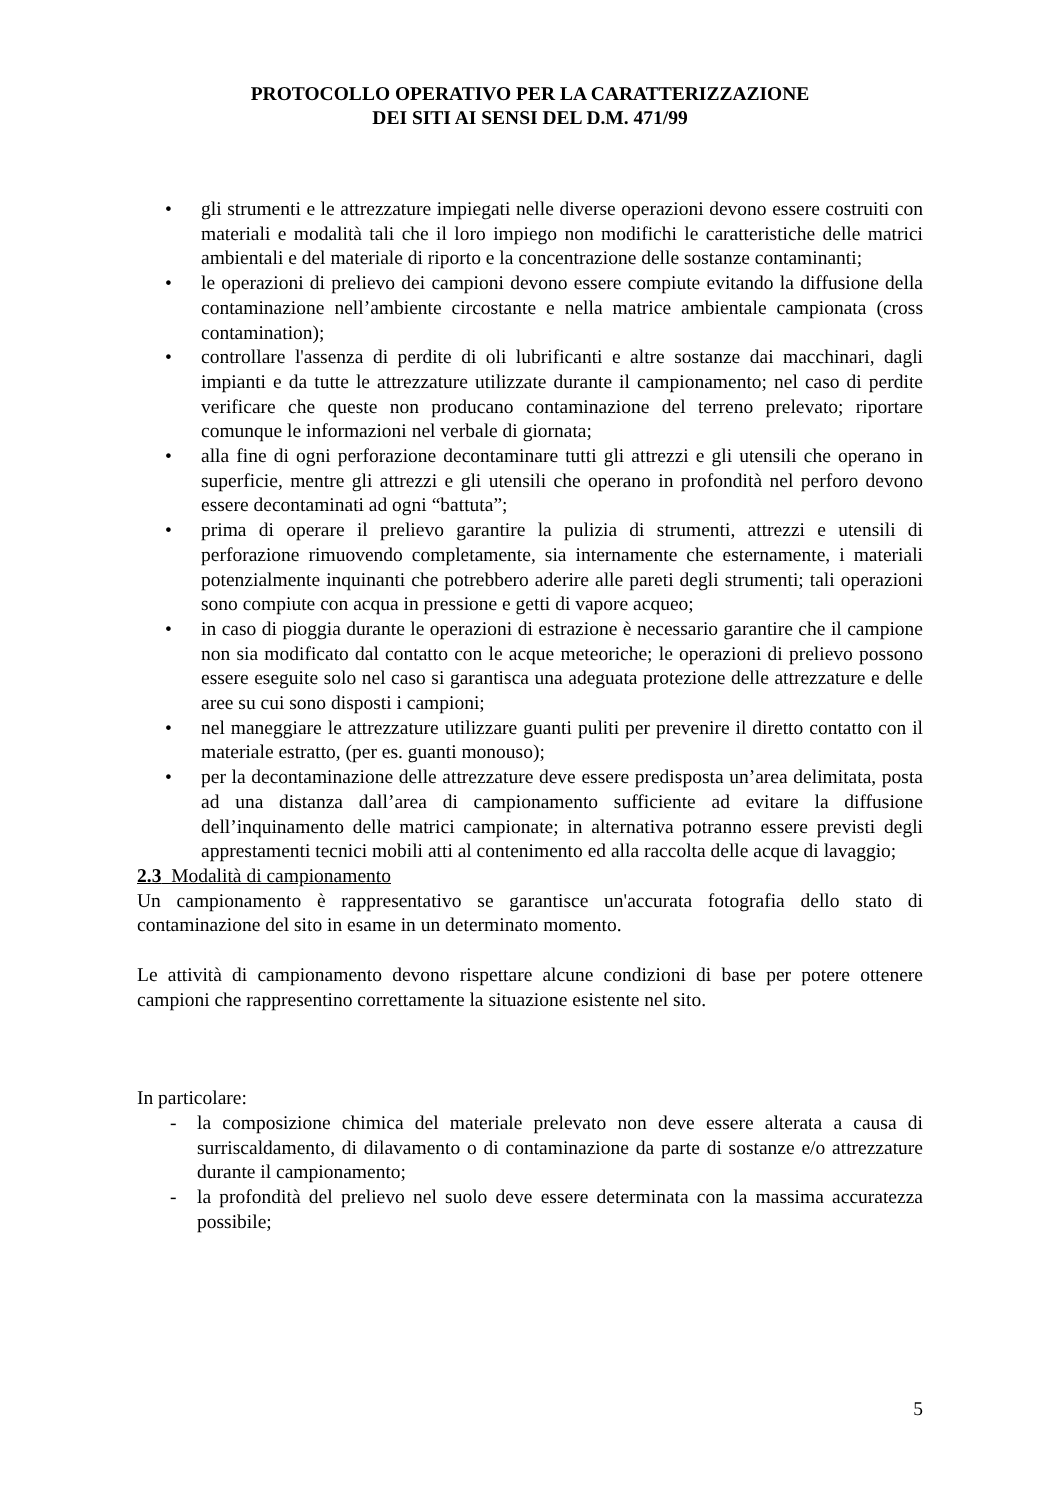PROTOCOLLO OPERATIVO PER LA CARATTERIZZAZIONE
DEI SITI AI SENSI DEL D.M. 471/99
• gli strumenti e le attrezzature impiegati nelle diverse operazioni devono essere costruiti con materiali e modalità tali che il loro impiego non modifichi le caratteristiche delle matrici ambientali e del materiale di riporto e la concentrazione delle sostanze contaminanti;
• le operazioni di prelievo dei campioni devono essere compiute evitando la diffusione della contaminazione nell’ambiente circostante e nella matrice ambientale campionata (cross contamination);
• controllare l'assenza di perdite di oli lubrificanti e altre sostanze dai macchinari, dagli impianti e da tutte le attrezzature utilizzate durante il campionamento; nel caso di perdite verificare che queste non producano contaminazione del terreno prelevato; riportare comunque le informazioni nel verbale di giornata;
• alla fine di ogni perforazione decontaminare tutti gli attrezzi e gli utensili che operano in superficie, mentre gli attrezzi e gli utensili che operano in profondità nel perforo devono essere decontaminati ad ogni “battuta”;
• prima di operare il prelievo garantire la pulizia di strumenti, attrezzi e utensili di perforazione rimuovendo completamente, sia internamente che esternamente, i materiali potenzialmente inquinanti che potrebbero aderire alle pareti degli strumenti; tali operazioni sono compiute con acqua in pressione e getti di vapore acqueo;
• in caso di pioggia durante le operazioni di estrazione è necessario garantire che il campione non sia modificato dal contatto con le acque meteoriche; le operazioni di prelievo possono essere eseguite solo nel caso si garantisca una adeguata protezione delle attrezzature e delle aree su cui sono disposti i campioni;
• nel maneggiare le attrezzature utilizzare guanti puliti per prevenire il diretto contatto con il materiale estratto, (per es. guanti monouso);
• per la decontaminazione delle attrezzature deve essere predisposta un’area delimitata, posta ad una distanza dall’area di campionamento sufficiente ad evitare la diffusione dell’inquinamento delle matrici campionate; in alternativa potranno essere previsti degli apprestamenti tecnici mobili atti al contenimento ed alla raccolta delle acque di lavaggio;
2.3 Modalità di campionamento
Un campionamento è rappresentativo se garantisce un'accurata fotografia dello stato di contaminazione del sito in esame in un determinato momento.
Le attività di campionamento devono rispettare alcune condizioni di base per potere ottenere campioni che rappresentino correttamente la situazione esistente nel sito.
In particolare:
- la composizione chimica del materiale prelevato non deve essere alterata a causa di surriscaldamento, di dilavamento o di contaminazione da parte di sostanze e/o attrezzature durante il campionamento;
- la profondità del prelievo nel suolo deve essere determinata con la massima accuratezza possibile;
5